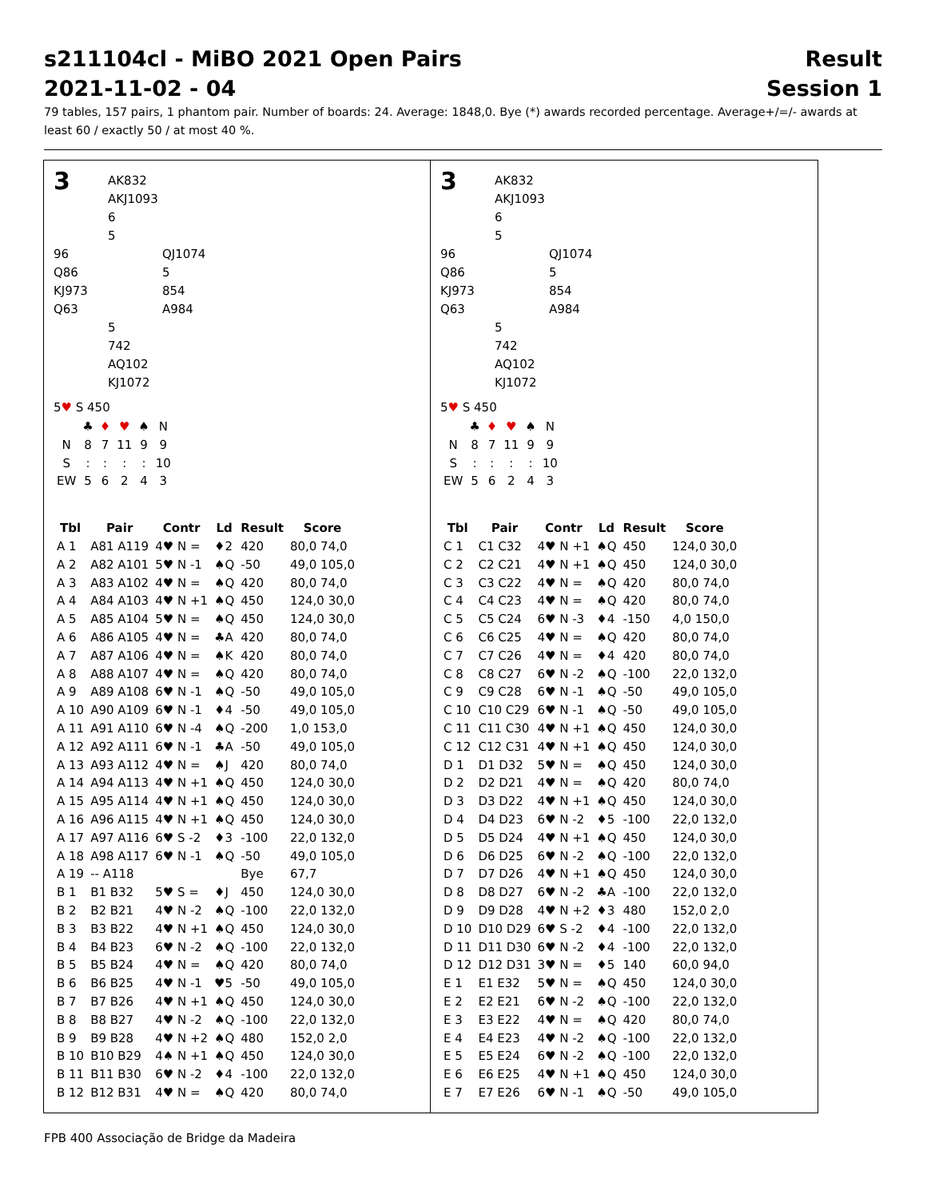s211104cl - MiBO 2021 Open Pairs
2021-11-02 - 04 Result
Session 1
79 tables, 157 pairs, 1 phantom pair. Number of boards: 24. Average: 1848,0. Bye (*) awards recorded percentage. Average+/=/- awards at least 60 / exactly 50 / at most 40 %.
3
AK832
AKJ1093
6
5
96
Q86
KJ973
Q63
QJ1074
5
854
A984
5
742
AQ102
KJ1072
5♥ S 450
| | ♣ | ♦ | ♥ | ♠ | N |
| N | 8 | 7 | 11 | 9 | 9 |
| S | : | : | : | : | 10 |
| EW | 5 | 6 | 2 | 4 | 3 |
| Tbl | Pair | Contr | Ld | Result | Score |
| --- | --- | --- | --- | --- | --- |
| A 1 | A81 A119 | 4♥ N = | ♦2 | 420 | 80,0 74,0 |
| A 2 | A82 A101 | 5♥ N -1 | ♠Q | -50 | 49,0 105,0 |
| A 3 | A83 A102 | 4♥ N = | ♠Q | 420 | 80,0 74,0 |
| A 4 | A84 A103 | 4♥ N +1 | ♠Q | 450 | 124,0 30,0 |
| A 5 | A85 A104 | 5♥ N = | ♠Q | 450 | 124,0 30,0 |
| A 6 | A86 A105 | 4♥ N = | ♣A | 420 | 80,0 74,0 |
| A 7 | A87 A106 | 4♥ N = | ♠K | 420 | 80,0 74,0 |
| A 8 | A88 A107 | 4♥ N = | ♠Q | 420 | 80,0 74,0 |
| A 9 | A89 A108 | 6♥ N -1 | ♠Q | -50 | 49,0 105,0 |
| A 10 | A90 A109 | 6♥ N -1 | ♦4 | -50 | 49,0 105,0 |
| A 11 | A91 A110 | 6♥ N -4 | ♠Q | -200 | 1,0 153,0 |
| A 12 | A92 A111 | 6♥ N -1 | ♣A | -50 | 49,0 105,0 |
| A 13 | A93 A112 | 4♥ N = | ♠J | 420 | 80,0 74,0 |
| A 14 | A94 A113 | 4♥ N +1 | ♠Q | 450 | 124,0 30,0 |
| A 15 | A95 A114 | 4♥ N +1 | ♠Q | 450 | 124,0 30,0 |
| A 16 | A96 A115 | 4♥ N +1 | ♠Q | 450 | 124,0 30,0 |
| A 17 | A97 A116 | 6♥ S -2 | ♦3 | -100 | 22,0 132,0 |
| A 18 | A98 A117 | 6♥ N -1 | ♠Q | -50 | 49,0 105,0 |
| A 19 | -- A118 | | | Bye | 67,7 |
| B 1 | B1 B32 | 5♥ S = | ♦J | 450 | 124,0 30,0 |
| B 2 | B2 B21 | 4♥ N -2 | ♠Q | -100 | 22,0 132,0 |
| B 3 | B3 B22 | 4♥ N +1 | ♠Q | 450 | 124,0 30,0 |
| B 4 | B4 B23 | 6♥ N -2 | ♠Q | -100 | 22,0 132,0 |
| B 5 | B5 B24 | 4♥ N = | ♠Q | 420 | 80,0 74,0 |
| B 6 | B6 B25 | 4♥ N -1 | ♥5 | -50 | 49,0 105,0 |
| B 7 | B7 B26 | 4♥ N +1 | ♠Q | 450 | 124,0 30,0 |
| B 8 | B8 B27 | 4♥ N -2 | ♠Q | -100 | 22,0 132,0 |
| B 9 | B9 B28 | 4♥ N +2 | ♠Q | 480 | 152,0 2,0 |
| B 10 | B10 B29 | 4♠ N +1 | ♠Q | 450 | 124,0 30,0 |
| B 11 | B11 B30 | 6♥ N -2 | ♦4 | -100 | 22,0 132,0 |
| B 12 | B12 B31 | 4♥ N = | ♠Q | 420 | 80,0 74,0 |
3
AK832
AKJ1093
6
5
96
Q86
KJ973
Q63
QJ1074
5
854
A984
5
742
AQ102
KJ1072
5♥ S 450
| | ♣ | ♦ | ♥ | ♠ | N |
| N | 8 | 7 | 11 | 9 | 9 |
| S | : | : | : | : | 10 |
| EW | 5 | 6 | 2 | 4 | 3 |
| Tbl | Pair | Contr | Ld | Result | Score |
| --- | --- | --- | --- | --- | --- |
| C 1 | C1 C32 | 4♥ N +1 | ♠Q | 450 | 124,0 30,0 |
| C 2 | C2 C21 | 4♥ N +1 | ♠Q | 450 | 124,0 30,0 |
| C 3 | C3 C22 | 4♥ N = | ♠Q | 420 | 80,0 74,0 |
| C 4 | C4 C23 | 4♥ N = | ♠Q | 420 | 80,0 74,0 |
| C 5 | C5 C24 | 6♥ N -3 | ♦4 | -150 | 4,0 150,0 |
| C 6 | C6 C25 | 4♥ N = | ♠Q | 420 | 80,0 74,0 |
| C 7 | C7 C26 | 4♥ N = | ♦4 | 420 | 80,0 74,0 |
| C 8 | C8 C27 | 6♥ N -2 | ♠Q | -100 | 22,0 132,0 |
| C 9 | C9 C28 | 6♥ N -1 | ♠Q | -50 | 49,0 105,0 |
| C 10 | C10 C29 | 6♥ N -1 | ♠Q | -50 | 49,0 105,0 |
| C 11 | C11 C30 | 4♥ N +1 | ♠Q | 450 | 124,0 30,0 |
| C 12 | C12 C31 | 4♥ N +1 | ♠Q | 450 | 124,0 30,0 |
| D 1 | D1 D32 | 5♥ N = | ♠Q | 450 | 124,0 30,0 |
| D 2 | D2 D21 | 4♥ N = | ♠Q | 420 | 80,0 74,0 |
| D 3 | D3 D22 | 4♥ N +1 | ♠Q | 450 | 124,0 30,0 |
| D 4 | D4 D23 | 6♥ N -2 | ♦5 | -100 | 22,0 132,0 |
| D 5 | D5 D24 | 4♥ N +1 | ♠Q | 450 | 124,0 30,0 |
| D 6 | D6 D25 | 6♥ N -2 | ♠Q | -100 | 22,0 132,0 |
| D 7 | D7 D26 | 4♥ N +1 | ♠Q | 450 | 124,0 30,0 |
| D 8 | D8 D27 | 6♥ N -2 | ♣A | -100 | 22,0 132,0 |
| D 9 | D9 D28 | 4♥ N +2 | ♦3 | 480 | 152,0 2,0 |
| D 10 | D10 D29 | 6♥ S -2 | ♦4 | -100 | 22,0 132,0 |
| D 11 | D11 D30 | 6♥ N -2 | ♦4 | -100 | 22,0 132,0 |
| D 12 | D12 D31 | 3♥ N = | ♦5 | 140 | 60,0 94,0 |
| E 1 | E1 E32 | 5♥ N = | ♠Q | 450 | 124,0 30,0 |
| E 2 | E2 E21 | 6♥ N -2 | ♠Q | -100 | 22,0 132,0 |
| E 3 | E3 E22 | 4♥ N = | ♠Q | 420 | 80,0 74,0 |
| E 4 | E4 E23 | 4♥ N -2 | ♠Q | -100 | 22,0 132,0 |
| E 5 | E5 E24 | 6♥ N -2 | ♠Q | -100 | 22,0 132,0 |
| E 6 | E6 E25 | 4♥ N +1 | ♠Q | 450 | 124,0 30,0 |
| E 7 | E7 E26 | 6♥ N -1 | ♠Q | -50 | 49,0 105,0 |
FPB 400 Associação de Bridge da Madeira